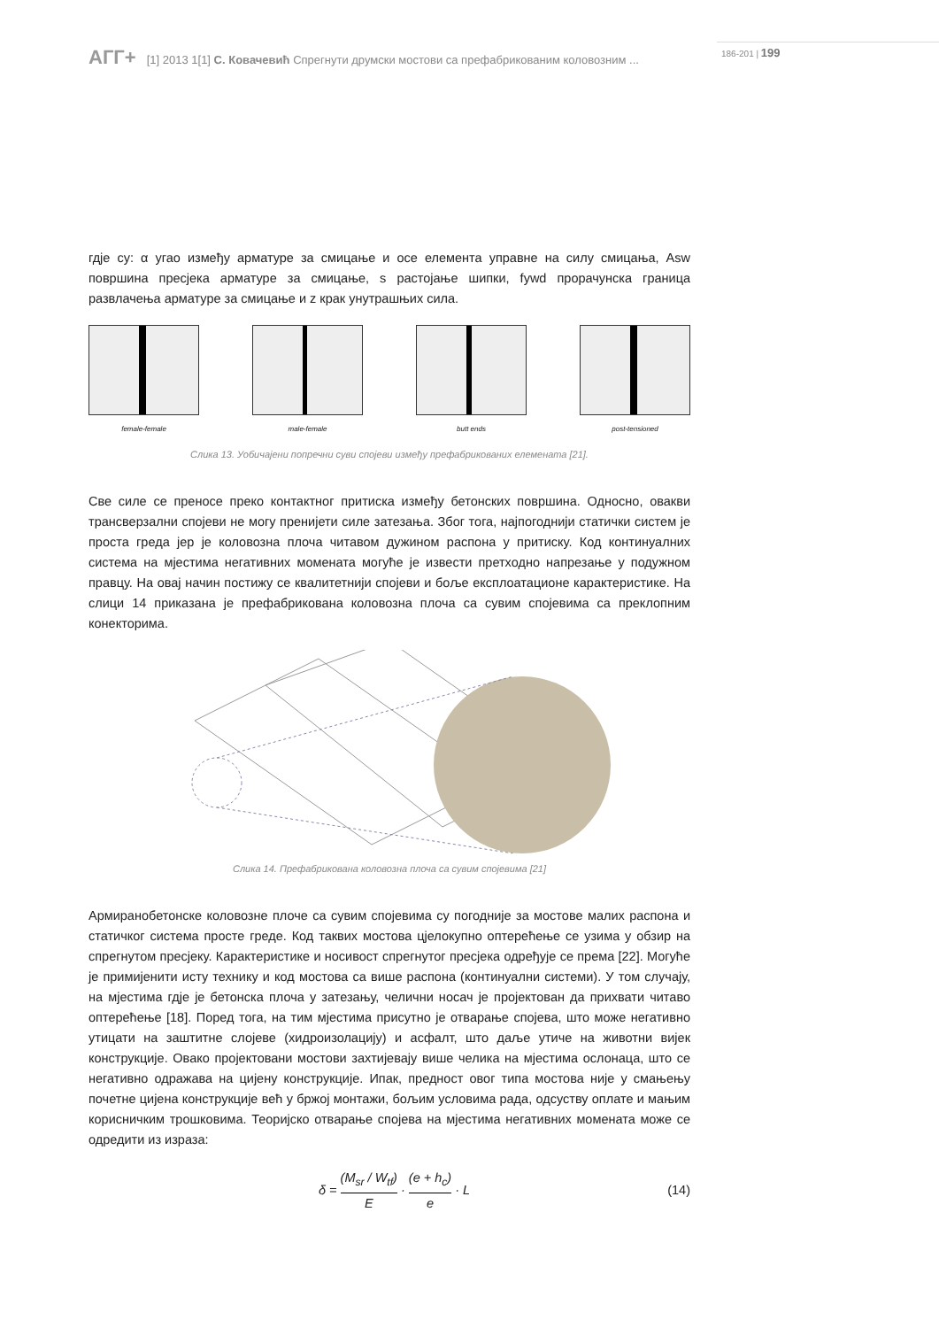АГГ+ [1] 2013 1[1] С. Ковачевић Спрегнути друмски мостови са префабрикованим коловозним ... 186-201 | 199
гдје су: α угао између арматуре за смицање и осе елемента управне на силу смицања, Asw површина пресјека арматуре за смицање, s растојање шипки, fywd прорачунска граница развлачења арматуре за смицање и z крак унутрашњих сила.
female-female male-female butt ends post-tensioned
Слика 13. Уобичајени попречни суви спојеви између префабрикованих елемената [21].
Све силе се преносе преко контактног притиска између бетонских површина. Односно, овакви трансверзални спојеви не могу пренијети силе затезања. Због тога, најпогоднији статички систем је проста греда јер је коловозна плоча читавом дужином распона у притиску. Код континуалних система на мјестима негативних момената могуће је извести претходно напрезање у подужном правцу. На овај начин постижу се квалитетнији спојеви и боље експлоатационе карактеристике. На слици 14 приказана је префабрикована коловозна плоча са сувим спојевима са преклопним конекторима.
Слика 14. Префабрикована коловозна плоча са сувим спојевима [21]
Армиранобетонске коловозне плоче са сувим спојевима су погодније за мостове малих распона и статичког система просте греде. Код таквих мостова цјелокупно оптерећење се узима у обзир на спрегнутом пресјеку. Карактеристике и носивост спрегнутог пресјека одређује се према [22]. Могуће је примијенити исту технику и код мостова са више распона (континуални системи). У том случају, на мјестима гдје је бетонска плоча у затезању, челични носач је пројектован да прихвати читаво оптерећење [18]. Поред тога, на тим мјестима присутно је отварање спојева, што може негативно утицати на заштитне слојеве (хидроизолацију) и асфалт, што даље утиче на животни вијек конструкције. Овако пројектовани мостови захтијевају више челика на мјестима ослонаца, што се негативно одражава на цијену конструкције. Ипак, предност овог типа мостова није у смањењу почетне цијена конструкције већ у бржој монтажи, бољим условима рада, одсуству оплате и мањим корисничким трошковима. Теоријско отварање спојева на мјестима негативних момената може се одредити из израза:
δ = (M<sub>sr</sub> / W<sub>tf</sub>) E · (e + h<sub>c</sub>) e · L (14)